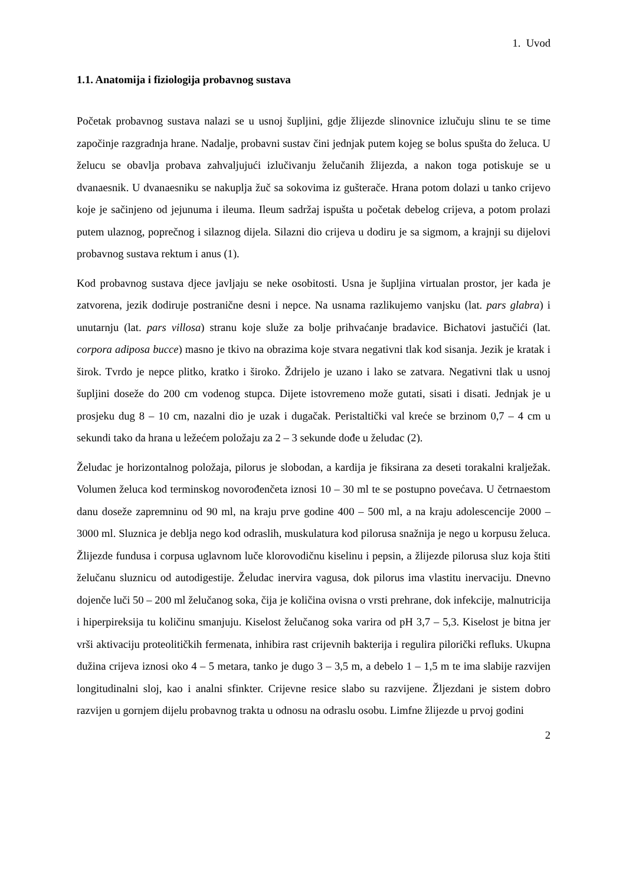1. Uvod
1.1. Anatomija i fiziologija probavnog sustava
Početak probavnog sustava nalazi se u usnoj šupljini, gdje žlijezde slinovnice izlučuju slinu te se time započinje razgradnja hrane. Nadalje, probavni sustav čini jednjak putem kojeg se bolus spušta do želuca. U želucu se obavlja probava zahvaljujući izlučivanju želučanih žlijezda, a nakon toga potiskuje se u dvanaesnik. U dvanaesniku se nakuplja žuč sa sokovima iz gušterače. Hrana potom dolazi u tanko crijevo koje je sačinjeno od jejunuma i ileuma. Ileum sadržaj ispušta u početak debelog crijeva, a potom prolazi putem ulaznog, poprečnog i silaznog dijela. Silazni dio crijeva u dodiru je sa sigmom, a krajnji su dijelovi probavnog sustava rektum i anus (1).
Kod probavnog sustava djece javljaju se neke osobitosti. Usna je šupljina virtualan prostor, jer kada je zatvorena, jezik dodiruje postranične desni i nepce. Na usnama razlikujemo vanjsku (lat. pars glabra) i unutarnju (lat. pars villosa) stranu koje služe za bolje prihvaćanje bradavice. Bichatovi jastučići (lat. corpora adiposa bucce) masno je tkivo na obrazima koje stvara negativni tlak kod sisanja. Jezik je kratak i širok. Tvrdo je nepce plitko, kratko i široko. Ždrijelo je uzano i lako se zatvara. Negativni tlak u usnoj šupljini doseže do 200 cm vodenog stupca. Dijete istovremeno može gutati, sisati i disati. Jednjak je u prosjeku dug 8 – 10 cm, nazalni dio je uzak i dugačak. Peristaltički val kreće se brzinom 0,7 – 4 cm u sekundi tako da hrana u ležećem položaju za 2 – 3 sekunde dođe u želudac (2).
Želudac je horizontalnog položaja, pilorus je slobodan, a kardija je fiksirana za deseti torakalni kralježak. Volumen želuca kod terminskog novorođenčeta iznosi 10 – 30 ml te se postupno povećava. U četrnaestom danu doseže zapremninu od 90 ml, na kraju prve godine 400 – 500 ml, a na kraju adolescencije 2000 – 3000 ml. Sluznica je deblja nego kod odraslih, muskulatura kod pilorusa snažnija je nego u korpusu želuca. Žlijezde fundusa i corpusa uglavnom luče klorovodičnu kiselinu i pepsin, a žlijezde pilorusa sluz koja štiti želučanu sluznicu od autodigestije. Želudac inervira vagusa, dok pilorus ima vlastitu inervaciju. Dnevno dojenče luči 50 – 200 ml želučanog soka, čija je količina ovisna o vrsti prehrane, dok infekcije, malnutricija i hiperpireksija tu količinu smanjuju. Kiselost želučanog soka varira od pH 3,7 – 5,3. Kiselost je bitna jer vrši aktivaciju proteolitičkih fermenata, inhibira rast crijevnih bakterija i regulira pilorički refluks. Ukupna dužina crijeva iznosi oko 4 – 5 metara, tanko je dugo 3 – 3,5 m, a debelo 1 – 1,5 m te ima slabije razvijen longitudinalni sloj, kao i analni sfinkter. Crijevne resice slabo su razvijene. Žljezdani je sistem dobro razvijen u gornjem dijelu probavnog trakta u odnosu na odraslu osobu. Limfne žlijezde u prvoj godini
2